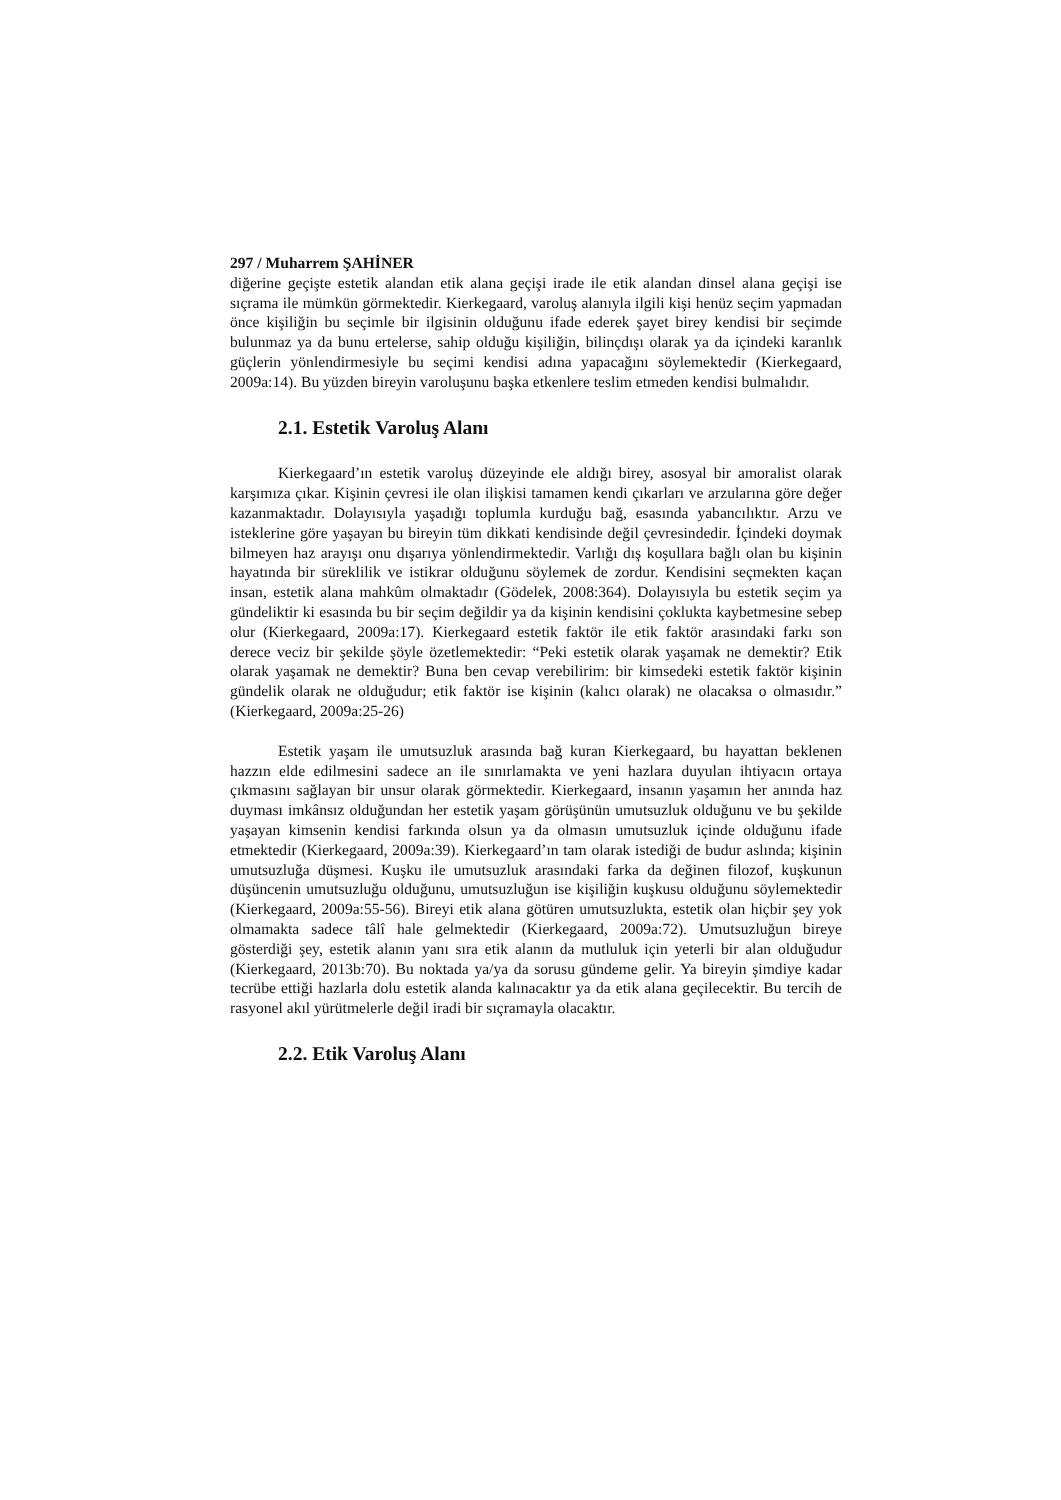297 / Muharrem ŞAHİNER
diğerine geçişte estetik alandan etik alana geçişi irade ile etik alandan dinsel alana geçişi ise sıçrama ile mümkün görmektedir. Kierkegaard, varoluş alanıyla ilgili kişi henüz seçim yapmadan önce kişiliğin bu seçimle bir ilgisinin olduğunu ifade ederek şayet birey kendisi bir seçimde bulunmaz ya da bunu ertelerse, sahip olduğu kişiliğin, bilinçdışı olarak ya da içindeki karanlık güçlerin yönlendirmesiyle bu seçimi kendisi adına yapacağını söylemektedir (Kierkegaard, 2009a:14). Bu yüzden bireyin varoluşunu başka etkenlere teslim etmeden kendisi bulmalıdır.
2.1. Estetik Varoluş Alanı
Kierkegaard’ın estetik varoluş düzeyinde ele aldığı birey, asosyal bir amoralist olarak karşımıza çıkar. Kişinin çevresi ile olan ilişkisi tamamen kendi çıkarları ve arzularına göre değer kazanmaktadır. Dolayısıyla yaşadığı toplumla kurduğu bağ, esasında yabancılıktır. Arzu ve isteklerine göre yaşayan bu bireyin tüm dikkati kendisinde değil çevresindedir. İçindeki doymak bilmeyen haz arayışı onu dışarıya yönlendirmektedir. Varlığı dış koşullara bağlı olan bu kişinin hayatında bir süreklilik ve istikrar olduğunu söylemek de zordur. Kendisini seçmekten kaçan insan, estetik alana mahkûm olmaktadır (Gödelek, 2008:364). Dolayısıyla bu estetik seçim ya gündeliktir ki esasında bu bir seçim değildir ya da kişinin kendisini çoklukta kaybetmesine sebep olur (Kierkegaard, 2009a:17). Kierkegaard estetik faktör ile etik faktör arasındaki farkı son derece veciz bir şekilde şöyle özetlemektedir: “Peki estetik olarak yaşamak ne demektir? Etik olarak yaşamak ne demektir? Buna ben cevap verebilirim: bir kimsedeki estetik faktör kişinin gündelik olarak ne olduğudur; etik faktör ise kişinin (kalıcı olarak) ne olacaksa o olmasıdır.” (Kierkegaard, 2009a:25-26)
Estetik yaşam ile umutsuzluk arasında bağ kuran Kierkegaard, bu hayattan beklenen hazzın elde edilmesini sadece an ile sınırlamakta ve yeni hazlara duyulan ihtiyacın ortaya çıkmasını sağlayan bir unsur olarak görmektedir. Kierkegaard, insanın yaşamın her anında haz duyması imkânsız olduğundan her estetik yaşam görüşünün umutsuzluk olduğunu ve bu şekilde yaşayan kimsenin kendisi farkında olsun ya da olmasın umutsuzluk içinde olduğunu ifade etmektedir (Kierkegaard, 2009a:39). Kierkegaard’ın tam olarak istediği de budur aslında; kişinin umutsuzluğa düşmesi. Kuşku ile umutsuzluk arasındaki farka da değinen filozof, kuşkunun düşüncenin umutsuzluğu olduğunu, umutsuzluğun ise kişiliğin kuşkusu olduğunu söylemektedir (Kierkegaard, 2009a:55-56). Bireyi etik alana götüren umutsuzlukta, estetik olan hiçbir şey yok olmamakta sadece tâlî hale gelmektedir (Kierkegaard, 2009a:72). Umutsuzluğun bireye gösterdiği şey, estetik alanın yanı sıra etik alanın da mutluluk için yeterli bir alan olduğudur (Kierkegaard, 2013b:70). Bu noktada ya/ya da sorusu gündeme gelir. Ya bireyin şimdiye kadar tecrübe ettiği hazlarla dolu estetik alanda kalınacaktır ya da etik alana geçilecektir. Bu tercih de rasyonel akıl yürütmelerle değil iradi bir sıçramayla olacaktır.
2.2. Etik Varoluş Alanı